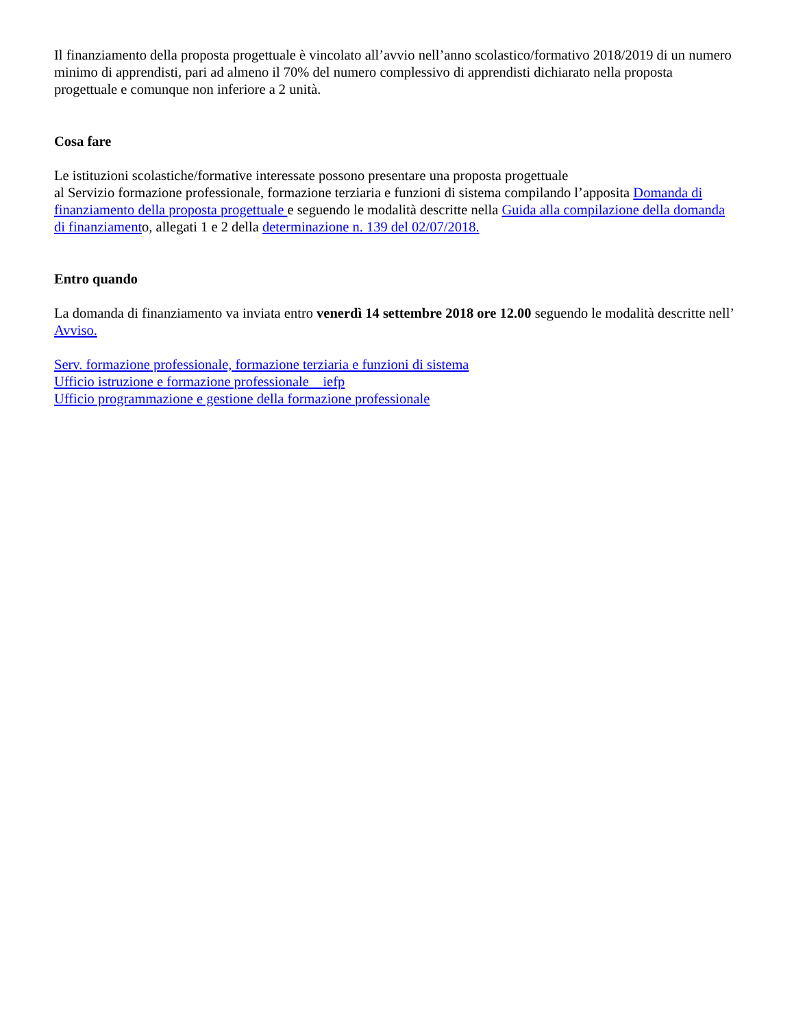Il finanziamento della proposta progettuale è vincolato all’avvio nell’anno scolastico/formativo 2018/2019 di un numero minimo di apprendisti, pari ad almeno il 70% del numero complessivo di apprendisti dichiarato nella proposta progettuale e comunque non inferiore a 2 unità.
Cosa fare
Le istituzioni scolastiche/formative interessate possono presentare una proposta progettuale
al Servizio formazione professionale, formazione terziaria e funzioni di sistema compilando l’apposita Domanda di finanziamento della proposta progettuale e seguendo le modalità descritte nella Guida alla compilazione della domanda di finanziamento, allegati 1 e 2 della determinazione n. 139 del 02/07/2018.
Entro quando
La domanda di finanziamento va inviata entro venerdì 14 settembre 2018 ore 12.00 seguendo le modalità descritte nell’ Avviso.
Serv. formazione professionale, formazione terziaria e funzioni di sistema
Ufficio istruzione e formazione professionale iefp
Ufficio programmazione e gestione della formazione professionale